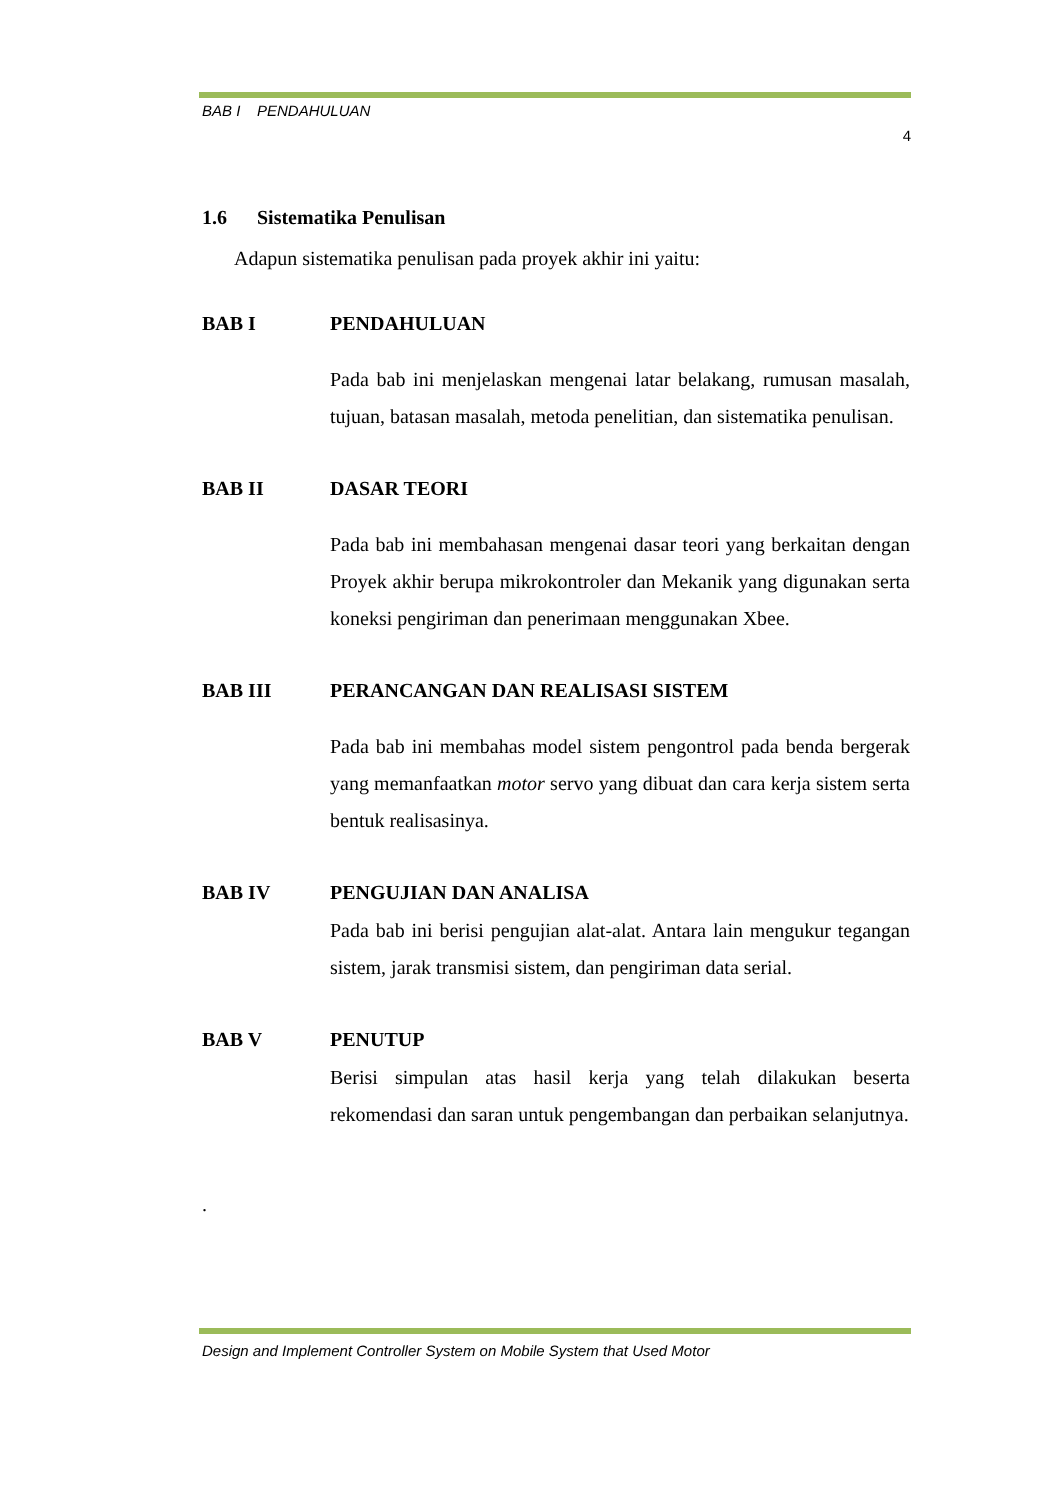BAB I PENDAHULUAN
4
1.6 Sistematika Penulisan
Adapun sistematika penulisan pada proyek akhir ini yaitu:
BAB I PENDAHULUAN
Pada bab ini menjelaskan mengenai latar belakang, rumusan masalah, tujuan, batasan masalah, metoda penelitian, dan sistematika penulisan.
BAB II DASAR TEORI
Pada bab ini membahasan mengenai dasar teori yang berkaitan dengan Proyek akhir berupa mikrokontroler dan Mekanik yang digunakan serta koneksi pengiriman dan penerimaan menggunakan Xbee.
BAB III PERANCANGAN DAN REALISASI SISTEM
Pada bab ini membahas model sistem pengontrol pada benda bergerak yang memanfaatkan motor servo yang dibuat dan cara kerja sistem serta bentuk realisasinya.
BAB IV PENGUJIAN DAN ANALISA
Pada bab ini berisi pengujian alat-alat. Antara lain mengukur tegangan sistem, jarak transmisi sistem, dan pengiriman data serial.
BAB V PENUTUP
Berisi simpulan atas hasil kerja yang telah dilakukan beserta rekomendasi dan saran untuk pengembangan dan perbaikan selanjutnya.
.
Design and Implement Controller System on Mobile System that Used Motor